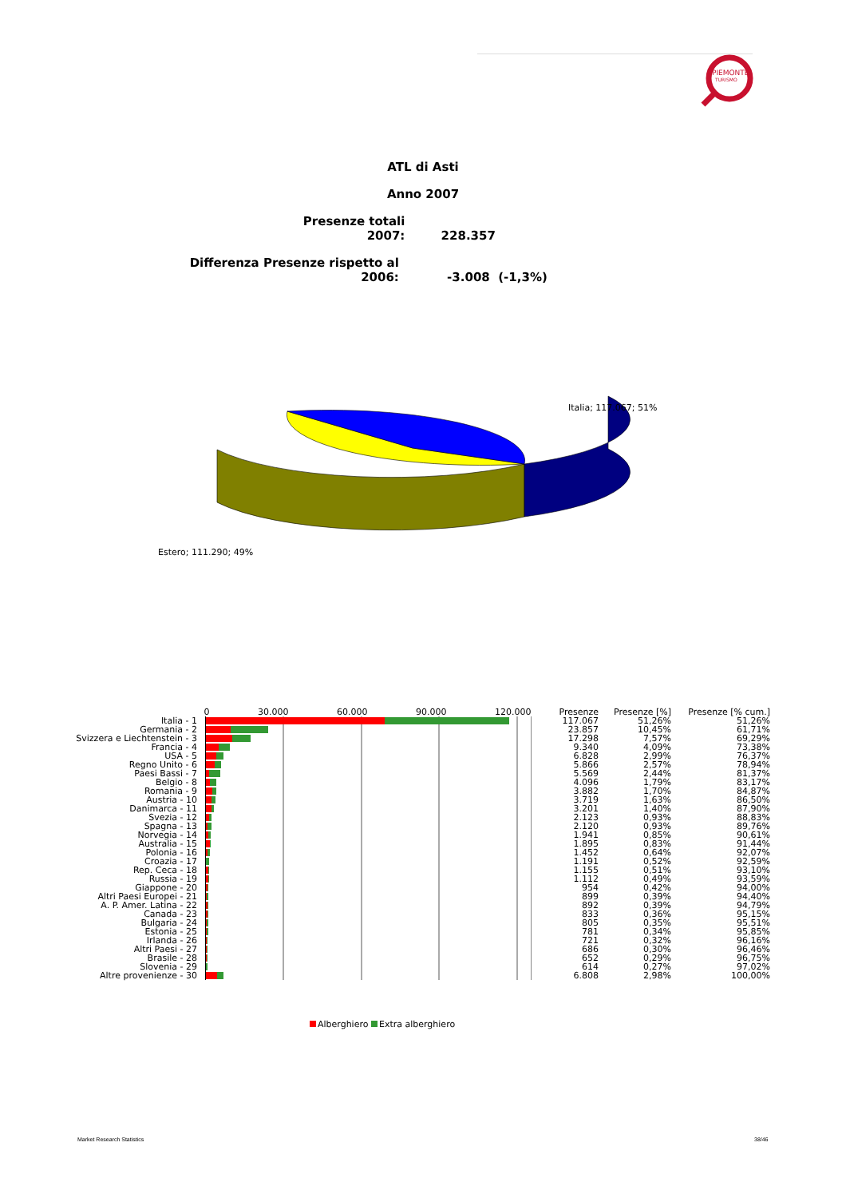PIEMONTE
TURISMO
ATL di Asti
Anno 2007
Presenze totali 2007: 228.357
Differenza Presenze rispetto al 2006: -3.008 (-1,3%)
Italia; 117.067; 51%
Estero; 111.290; 49%
| | 0 30.000 60.000 90.000 120.000 | Presenze | Presenze [%] | Presenze [% cum.] |
| --- | --- | --- | --- | --- |
| Italia - 1 | | 117.067 | 51,26% | 51,26% |
| Germania - 2 | | 23.857 | 10,45% | 61,71% |
| Svizzera e Liechtenstein - 3 | | 17.298 | 7,57% | 69,29% |
| Francia - 4 | | 9.340 | 4,09% | 73,38% |
| USA - 5 | | 6.828 | 2,99% | 76,37% |
| Regno Unito - 6 | | 5.866 | 2,57% | 78,94% |
| Paesi Bassi - 7 | | 5.569 | 2,44% | 81,37% |
| Belgio - 8 | | 4.096 | 1,79% | 83,17% |
| Romania - 9 | | 3.882 | 1,70% | 84,87% |
| Austria - 10 | | 3.719 | 1,63% | 86,50% |
| Danimarca - 11 | | 3.201 | 1,40% | 87,90% |
| Svezia - 12 | | 2.123 | 0,93% | 88,83% |
| Spagna - 13 | | 2.120 | 0,93% | 89,76% |
| Norvegia - 14 | | 1.941 | 0,85% | 90,61% |
| Australia - 15 | | 1.895 | 0,83% | 91,44% |
| Polonia - 16 | | 1.452 | 0,64% | 92,07% |
| Croazia - 17 | | 1.191 | 0,52% | 92,59% |
| Rep. Ceca - 18 | | 1.155 | 0,51% | 93,10% |
| Russia - 19 | | 1.112 | 0,49% | 93,59% |
| Giappone - 20 | | 954 | 0,42% | 94,00% |
| Altri Paesi Europei - 21 | | 899 | 0,39% | 94,40% |
| A. P. Amer. Latina - 22 | | 892 | 0,39% | 94,79% |
| Canada - 23 | | 833 | 0,36% | 95,15% |
| Bulgaria - 24 | | 805 | 0,35% | 95,51% |
| Estonia - 25 | | 781 | 0,34% | 95,85% |
| Irlanda - 26 | | 721 | 0,32% | 96,16% |
| Altri Paesi - 27 | | 686 | 0,30% | 96,46% |
| Brasile - 28 | | 652 | 0,29% | 96,75% |
| Slovenia - 29 | | 614 | 0,27% | 97,02% |
| Altre provenienze - 30 | | 6.808 | 2,98% | 100,00% |
Alberghiero Extra alberghiero
Market Research Statistics 38/46